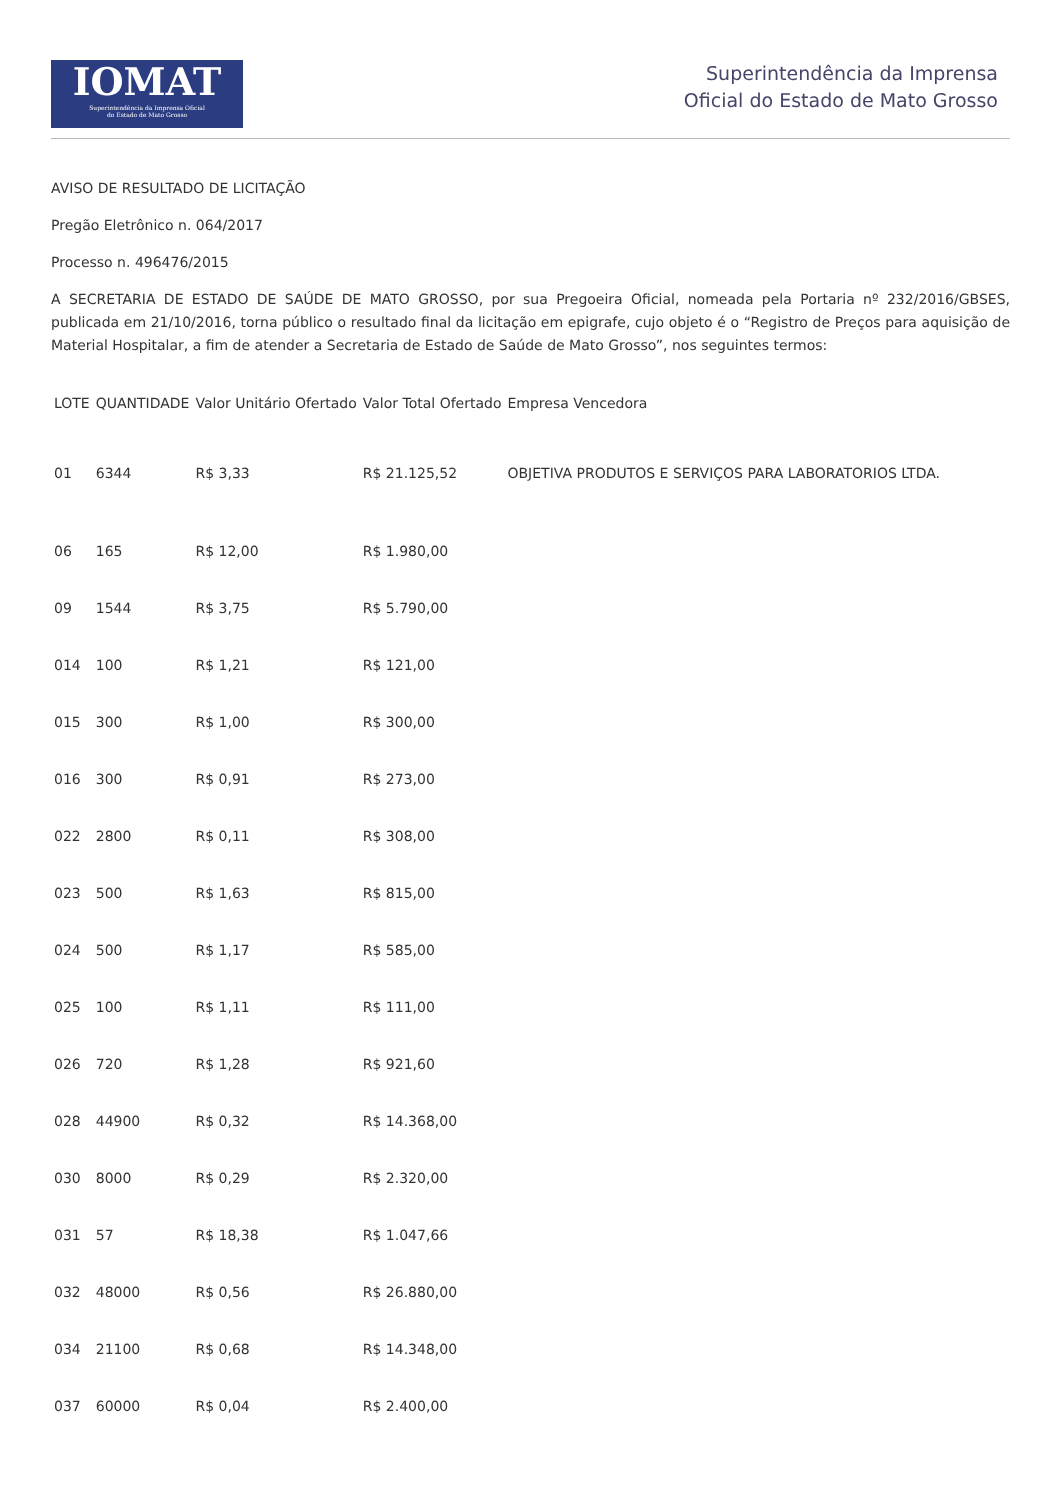IOMAT
Superintendência da Imprensa Oficial
do Estado de Mato Grosso
Superintendência da Imprensa
Oficial do Estado de Mato Grosso
AVISO DE RESULTADO DE LICITAÇÃO
Pregão Eletrônico n. 064/2017
Processo n. 496476/2015
A SECRETARIA DE ESTADO DE SAÚDE DE MATO GROSSO, por sua Pregoeira Oficial, nomeada pela Portaria nº 232/2016/GBSES, publicada em 21/10/2016, torna público o resultado final da licitação em epigrafe, cujo objeto é o “Registro de Preços para aquisição de Material Hospitalar, a fim de atender a Secretaria de Estado de Saúde de Mato Grosso”, nos seguintes termos:
| LOTE | QUANTIDADE | Valor Unitário Ofertado | Valor Total Ofertado | Empresa Vencedora |
| --- | --- | --- | --- | --- |
| 01 | 6344 | R$ 3,33 | R$ 21.125,52 | OBJETIVA PRODUTOS E SERVIÇOS PARA LABORATORIOS LTDA. |
| 06 | 165 | R$ 12,00 | R$ 1.980,00 | |
| 09 | 1544 | R$ 3,75 | R$ 5.790,00 | |
| 014 | 100 | R$ 1,21 | R$ 121,00 | |
| 015 | 300 | R$ 1,00 | R$ 300,00 | |
| 016 | 300 | R$ 0,91 | R$ 273,00 | |
| 022 | 2800 | R$ 0,11 | R$ 308,00 | |
| 023 | 500 | R$ 1,63 | R$ 815,00 | |
| 024 | 500 | R$ 1,17 | R$ 585,00 | |
| 025 | 100 | R$ 1,11 | R$ 111,00 | |
| 026 | 720 | R$ 1,28 | R$ 921,60 | |
| 028 | 44900 | R$ 0,32 | R$ 14.368,00 | |
| 030 | 8000 | R$ 0,29 | R$ 2.320,00 | |
| 031 | 57 | R$ 18,38 | R$ 1.047,66 | |
| 032 | 48000 | R$ 0,56 | R$ 26.880,00 | |
| 034 | 21100 | R$ 0,68 | R$ 14.348,00 | |
| 037 | 60000 | R$ 0,04 | R$ 2.400,00 | |